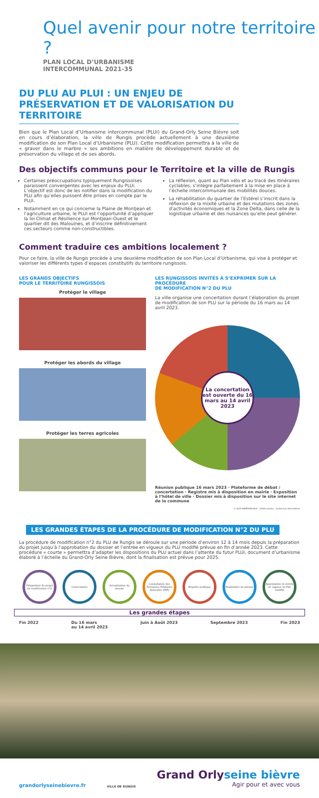Quel avenir pour notre territoire ?
PLAN LOCAL D’URBANISME
INTERCOMMUNAL 2021-35
DU PLU AU PLUI : UN ENJEU DE PRÉSERVATION ET DE VALORISATION DU TERRITOIRE
Bien que le Plan Local d’Urbanisme intercommunal (PLUi) du Grand-Orly Seine Bièvre soit en cours d’élaboration, la ville de Rungis procède actuellement à une deuxième modification de son Plan Local d’Urbanisme (PLU). Cette modification permettra à la ville de « graver dans le marbre » ses ambitions en matière de développement durable et de préservation du village et de ses abords.
Des objectifs communs pour le Territoire et la ville de Rungis
Certaines préoccupations typiquement Rungissoises paraissent convergentes avec les enjeux du PLUi. L’objectif est donc de les notifier dans la modification du PLU afin qu’elles puissent être prises en compte par le PLUi.
Notamment en ce qui concerne la Plaine de Montjean et l’agriculture urbaine, le PLUi est l’opportunité d’appliquer la loi Climat et Résilience sur Montjean-Ouest et le quartier dit des Malouines, et d’inscrire définitivement ces secteurs comme non-constructibles.
La réflexion, quant au Plan vélo et au tracé des itinéraires cyclables, s’intègre parfaitement à la mise en place à l’échelle intercommunale des mobilités douces.
La réhabilitation du quartier de l’Estérel s’inscrit dans la réflexion de la mixité urbaine et des mutations des zones d’activités économiques et la Zone Delta, dans celle de la logistique urbaine et des nuisances qu’elle peut générer.
Comment traduire ces ambitions localement ?
Pour ce faire, la ville de Rungis procède à une deuxième modification de son Plan Local d’Urbanisme, qui vise à protéger et valoriser les différents types d’espaces constitutifs du territoire rungissois.
LES GRANDS OBJECTIFS
POUR LE TERRITOIRE RUNGISSOIS
Protéger le village
Protéger les abords du village
Protéger les terres agricoles
LES RUNGISSOIS INVITÉS À S’EXPRIMER SUR LA PROCÉDURE
DE MODIFICATION N°2 DU PLU
La ville organise une concertation durant l’élaboration du projet de modification de son PLU sur la période du 16 mars au 14 avril 2023.
La concertation est ouverte du 16 mars au 14 avril 2023
Réunion publique 16 mars 2023 · Plateforme de débat / concertation · Registre mis à disposition en mairie · Exposition à l’hôtel de ville · Dossier mis à disposition sur le site internet de la commune
© 2023 ARRÊPUBLIQUE - Crédits photos : Grand-Orly Seine Bièvre
LES GRANDES ÉTAPES DE LA PROCÉDURE DE MODIFICATION N°2 DU PLU
La procédure de modification n°2 du PLU de Rungis se déroule sur une période d’environ 12 à 14 mois depuis la préparation du projet jusqu’à l’approbation du dossier et l’entrée en vigueur du PLU modifié prévue en fin d’année 2023. Cette procédure « courte » permettra d’adapter les dispositions du PLU actuel dans l’attente du futur PLUi, document d’urbanisme élaboré à l’échelle du Grand-Orly Seine Bièvre, dont la finalisation est prévue pour 2025.
Préparation du projet de modification n°2
Concertation Actualisation du dossier
Consultation des Personnes Publiques Associées (PPA)
Enquête publique Finalisation du dossier
Approbation et entrée en vigueur du PLU modifié
Les grandes étapes
Fin 2022 Du 16 mars
au 14 avril 2023 Juin à Août 2023 Septembre 2023 Fin 2023
grandorlyseinebievre.fr VILLE DE RUNGIS
Grand Orly seine bièvre
Agir pour et avec vous